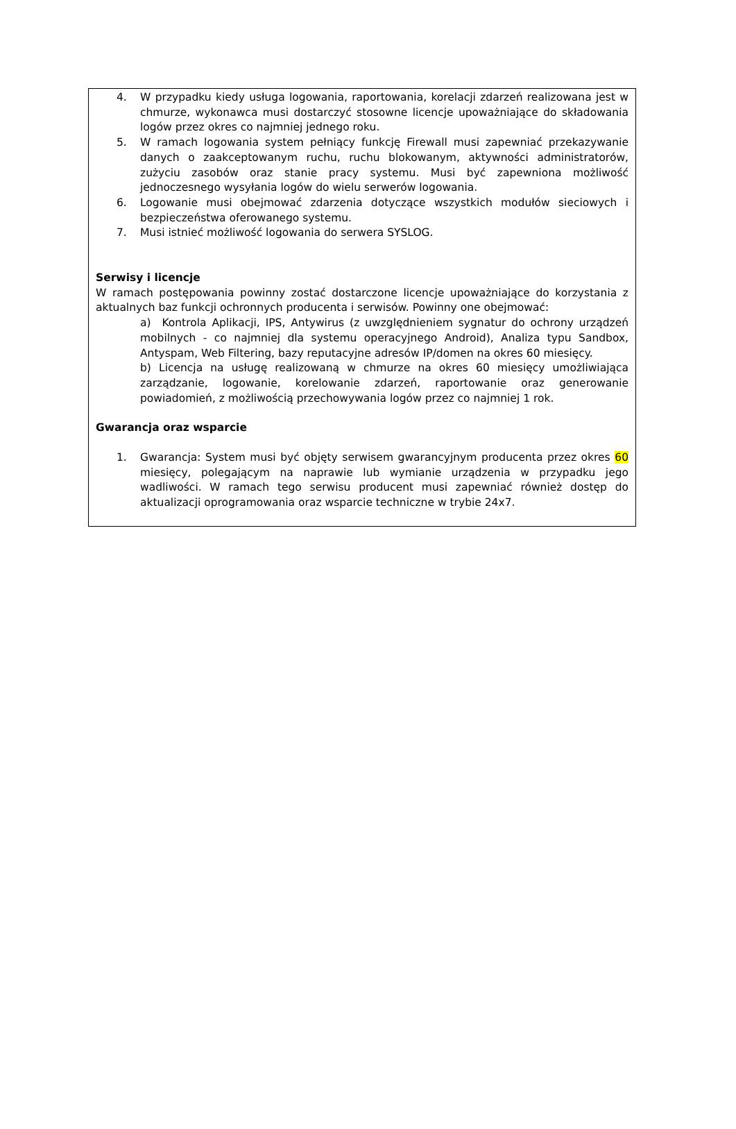4. W przypadku kiedy usługa logowania, raportowania, korelacji zdarzeń realizowana jest w chmurze, wykonawca musi dostarczyć stosowne licencje upoważniające do składowania logów przez okres co najmniej jednego roku.
5. W ramach logowania system pełniący funkcję Firewall musi zapewniać przekazywanie danych o zaakceptowanym ruchu, ruchu blokowanym, aktywności administratorów, zużyciu zasobów oraz stanie pracy systemu. Musi być zapewniona możliwość jednoczesnego wysyłania logów do wielu serwerów logowania.
6. Logowanie musi obejmować zdarzenia dotyczące wszystkich modułów sieciowych i bezpieczeństwa oferowanego systemu.
7. Musi istnieć możliwość logowania do serwera SYSLOG.
Serwisy i licencje
W ramach postępowania powinny zostać dostarczone licencje upoważniające do korzystania z aktualnych baz funkcji ochronnych producenta i serwisów. Powinny one obejmować:
a) Kontrola Aplikacji, IPS, Antywirus (z uwzględnieniem sygnatur do ochrony urządzeń mobilnych - co najmniej dla systemu operacyjnego Android), Analiza typu Sandbox, Antyspam, Web Filtering, bazy reputacyjne adresów IP/domen na okres 60 miesięcy.
b) Licencja na usługę realizowaną w chmurze na okres 60 miesięcy umożliwiająca zarządzanie, logowanie, korelowanie zdarzeń, raportowanie oraz generowanie powiadomień, z możliwością przechowywania logów przez co najmniej 1 rok.
Gwarancja oraz wsparcie
1. Gwarancja: System musi być objęty serwisem gwarancyjnym producenta przez okres 60 miesięcy, polegającym na naprawie lub wymianie urządzenia w przypadku jego wadliwości. W ramach tego serwisu producent musi zapewniać również dostęp do aktualizacji oprogramowania oraz wsparcie techniczne w trybie 24x7.